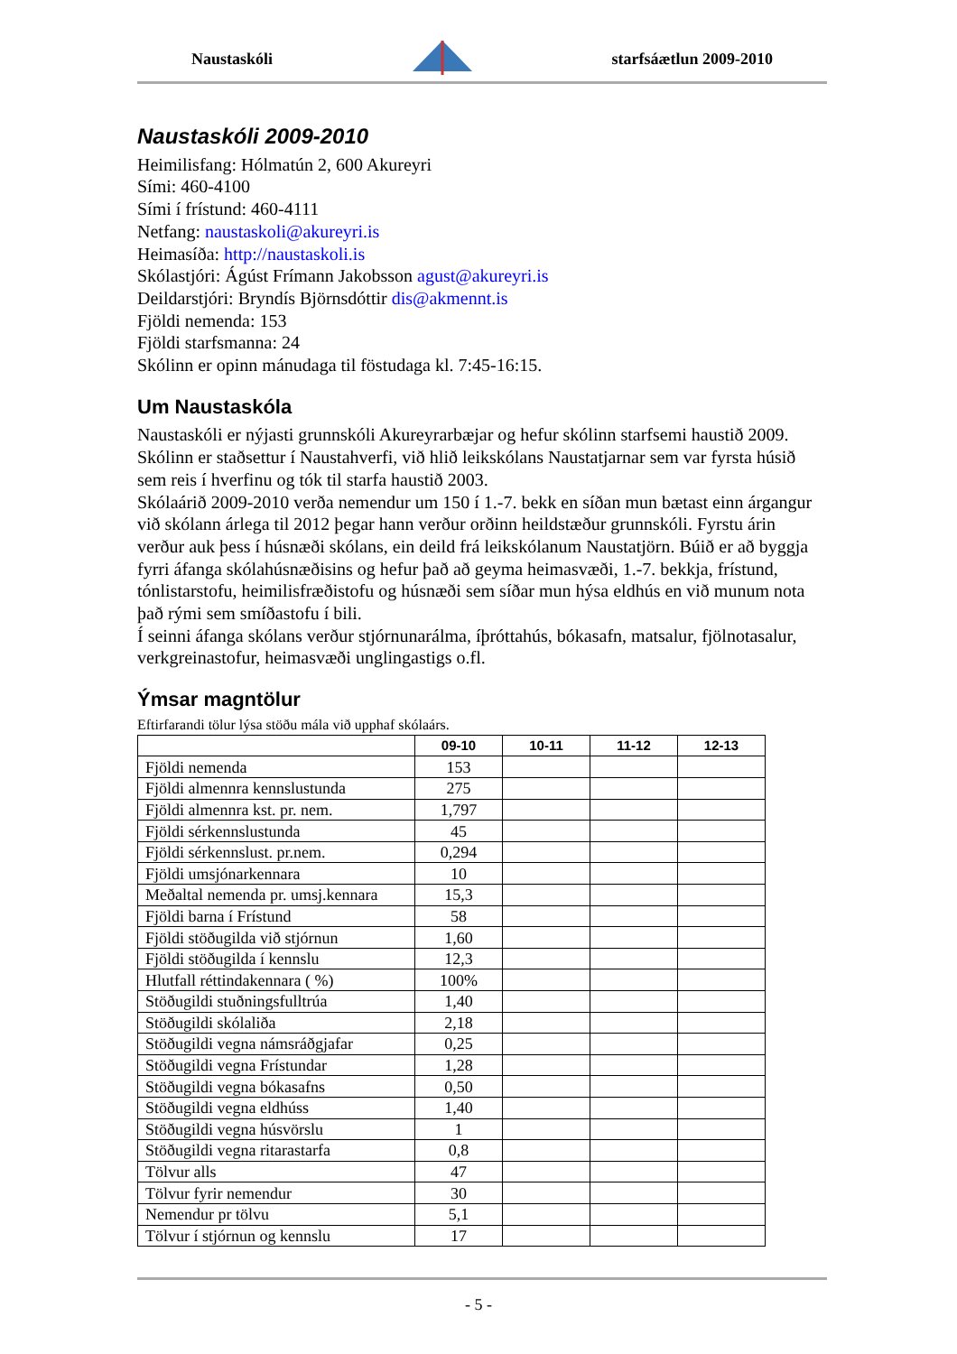Naustaskóli starfsáætlun 2009-2010
Naustaskóli 2009-2010
Heimilisfang: Hólmatún 2, 600 Akureyri
Sími: 460-4100
Sími í frístund: 460-4111
Netfang: naustaskoli@akureyri.is
Heimasíða: http://naustaskoli.is
Skólastjóri: Ágúst Frímann Jakobsson agust@akureyri.is
Deildarstjóri: Bryndís Björnsdóttir dis@akmennt.is
Fjöldi nemenda: 153
Fjöldi starfsmanna: 24
Skólinn er opinn mánudaga til föstudaga kl. 7:45-16:15.
Um Naustaskóla
Naustaskóli er nýjasti grunnskóli Akureyrarbæjar og hefur skólinn starfsemi haustið 2009. Skólinn er staðsettur í Naustahverfi, við hlið leikskólans Naustatjarnar sem var fyrsta húsið sem reis í hverfinu og tók til starfa haustið 2003.
Skólaárið 2009-2010 verða nemendur um 150 í 1.-7. bekk en síðan mun bætast einn árgangur við skólann árlega til 2012 þegar hann verður orðinn heildstæður grunnskóli. Fyrstu árin verður auk þess í húsnæði skólans, ein deild frá leikskólanum Naustatjörn. Búið er að byggja fyrri áfanga skólahúsnæðisins og hefur það að geyma heimasvæði, 1.-7. bekkja, frístund, tónlistarstofu, heimilisfræðistofu og húsnæði sem síðar mun hýsa eldhús en við munum nota það rými sem smíðastofu í bili.
Í seinni áfanga skólans verður stjórnunarálma, íþróttahús, bókasafn, matsalur, fjölnotasalur, verkgreinastofur, heimasvæði unglingastigs o.fl.
Ýmsar magntölur
Eftirfarandi tölur lýsa stöðu mála við upphaf skólaárs.
| | 09-10 | 10-11 | 11-12 | 12-13 |
| --- | --- | --- | --- | --- |
| Fjöldi nemenda | 153 | | | |
| Fjöldi almennra kennslustunda | 275 | | | |
| Fjöldi almennra kst. pr. nem. | 1,797 | | | |
| Fjöldi sérkennslustunda | 45 | | | |
| Fjöldi sérkennslust. pr.nem. | 0,294 | | | |
| Fjöldi umsjónarkennara | 10 | | | |
| Meðaltal nemenda pr. umsj.kennara | 15,3 | | | |
| Fjöldi barna í Frístund | 58 | | | |
| Fjöldi stöðugilda við stjórnun | 1,60 | | | |
| Fjöldi stöðugilda í kennslu | 12,3 | | | |
| Hlutfall réttindakennara ( %) | 100% | | | |
| Stöðugildi stuðningsfulltrúa | 1,40 | | | |
| Stöðugildi skólaliða | 2,18 | | | |
| Stöðugildi vegna námsráðgjafar | 0,25 | | | |
| Stöðugildi vegna Frístundar | 1,28 | | | |
| Stöðugildi vegna bókasafns | 0,50 | | | |
| Stöðugildi vegna eldhúss | 1,40 | | | |
| Stöðugildi vegna húsvörslu | 1 | | | |
| Stöðugildi vegna ritarastarfa | 0,8 | | | |
| Tölvur alls | 47 | | | |
| Tölvur fyrir nemendur | 30 | | | |
| Nemendur pr tölvu | 5,1 | | | |
| Tölvur í stjórnun og kennslu | 17 | | | |
- 5 -